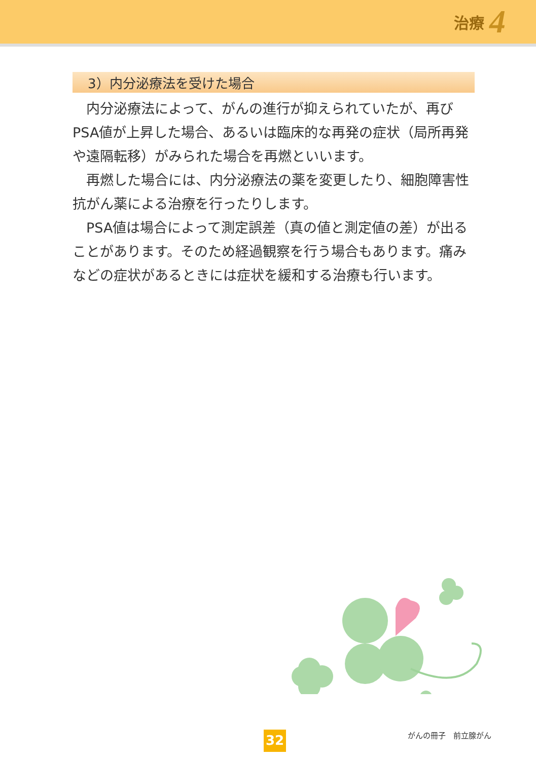治療 4
3）内分泌療法を受けた場合
内分泌療法によって、がんの進行が抑えられていたが、再びPSA値が上昇した場合、あるいは臨床的な再発の症状（局所再発や遠隔転移）がみられた場合を再燃といいます。
再燃した場合には、内分泌療法の薬を変更したり、細胞障害性抗がん薬による治療を行ったりします。
PSA値は場合によって測定誤差（真の値と測定値の差）が出ることがあります。そのため経過観察を行う場合もあります。痛みなどの症状があるときには症状を緩和する治療も行います。
32 がんの冊子　前立腺がん